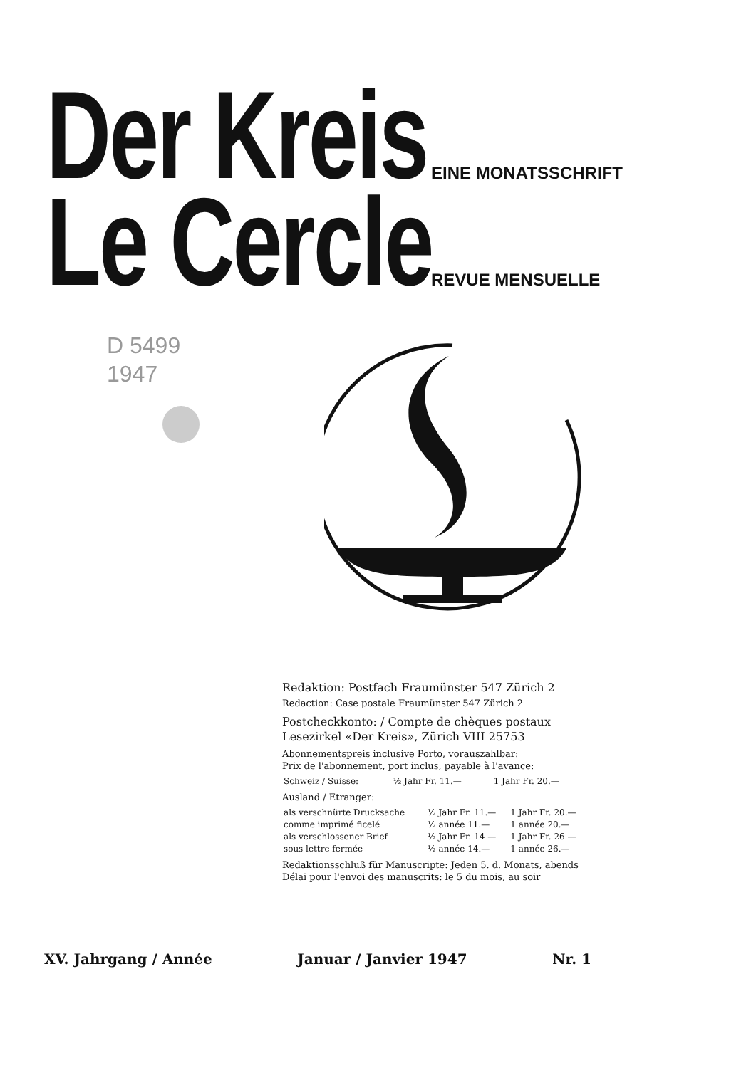Der Kreis
EINE MONATSSCHRIFT
Le Cercle
REVUE MENSUELLE
D 5499
1947
Redaktion: Postfach Fraumünster 547 Zürich 2
Redaction: Case postale Fraumünster 547 Zürich 2
Postcheckkonto: / Compte de chèques postaux
Lesezirkel «Der Kreis», Zürich VIII 25753
Abonnementspreis inclusive Porto, vorauszahlbar:
Prix de l'abonnement, port inclus, payable à l'avance:
| Schweiz / Suisse: | ½ Jahr Fr. 11.— | 1 Jahr Fr. 20.— |
Ausland / Etranger:
| als verschnürte Drucksache | ½ Jahr Fr. 11.— | 1 Jahr Fr. 20.— |
| comme imprimé ficelé | ½ année 11.— | 1 année 20.— |
| als verschlossener Brief | ½ Jahr Fr. 14 — | 1 Jahr Fr. 26 — |
| sous lettre fermée | ½ année 14.— | 1 année 26.— |
Redaktionsschluß für Manuscripte: Jeden 5. d. Monats, abends
Délai pour l'envoi des manuscrits: le 5 du mois, au soir
XV. Jahrgang / Année Januar / Janvier 1947 Nr. 1